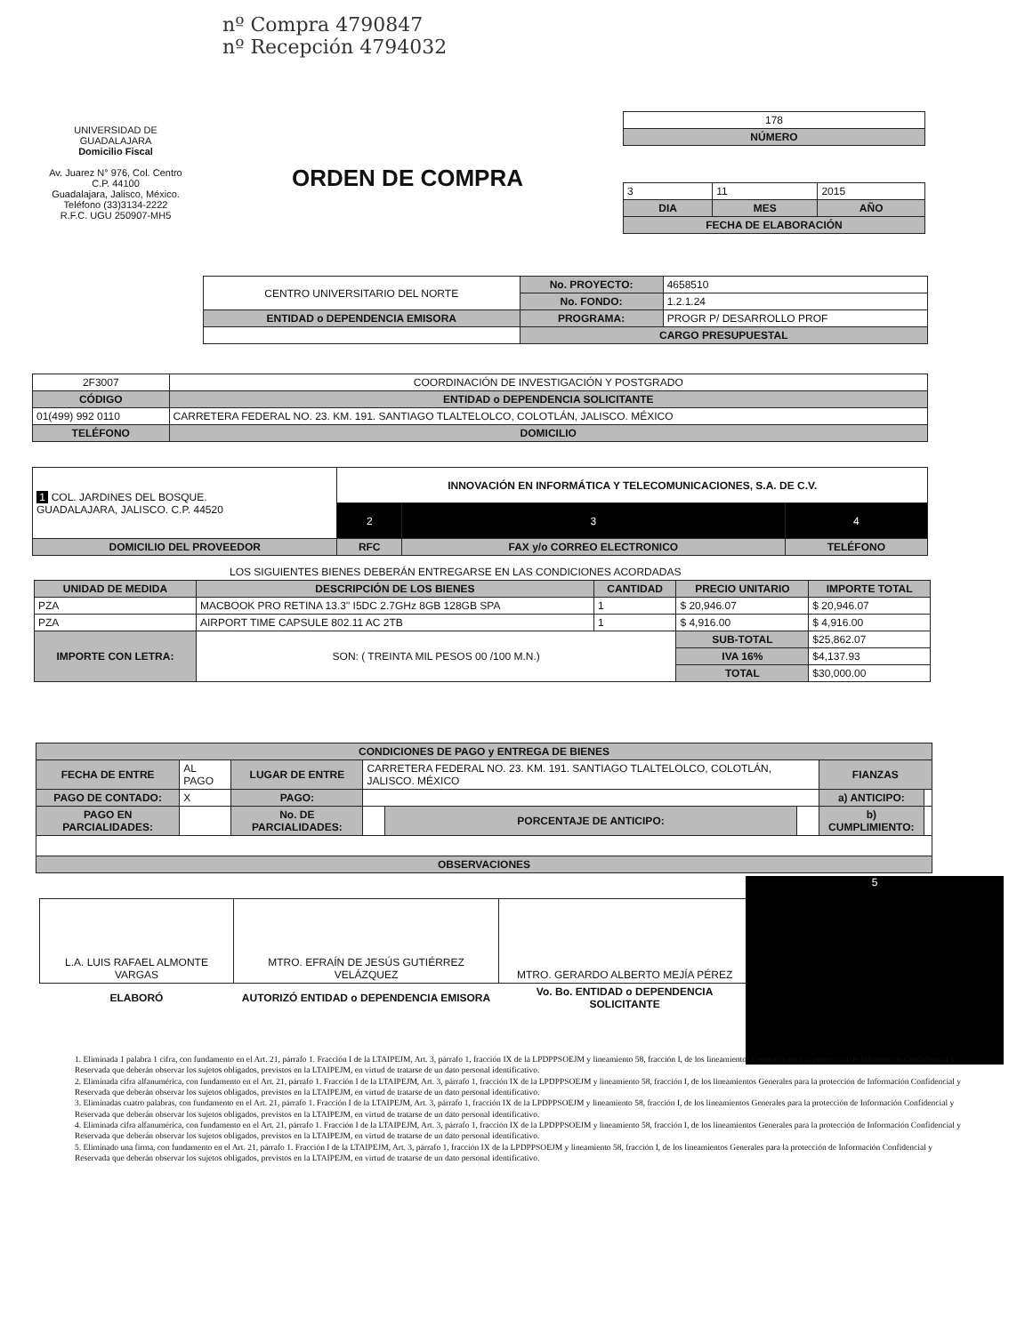nº Compra 4790847
nº Recepción 4794032
UNIVERSIDAD DE GUADALAJARA
Domicilio Fiscal
Av. Juarez N° 976, Col. Centro
C.P. 44100
Guadalajara, Jalisco, México.
Teléfono (33)3134-2222
R.F.C. UGU 250907-MH5
ORDEN DE COMPRA
| 178 |
| NÚMERO |
| 3 | 11 | 2015 |
| DIA | MES | AÑO |
| FECHA DE ELABORACIÓN | | |
| CENTRO UNIVERSITARIO DEL NORTE | No. PROYECTO: | 4658510 |
| | No. FONDO: | 1.2.1.24 |
| ENTIDAD o DEPENDENCIA EMISORA | PROGRAMA: | PROGR P/ DESARROLLO PROF |
| | CARGO PRESUPUESTAL | |
| 2F3007 | COORDINACIÓN DE INVESTIGACIÓN Y POSTGRADO |
| CÓDIGO | ENTIDAD o DEPENDENCIA SOLICITANTE |
| 01(499) 992 0110 | CARRETERA FEDERAL NO. 23. KM. 191. SANTIAGO TLALTELOLCO, COLOTLÁN, JALISCO. MÉXICO |
| TELÉFONO | DOMICILIO |
| 1 COL. JARDINES DEL BOSQUE. GUADALAJARA, JALISCO. C.P. 44520 | INNOVACIÓN EN INFORMÁTICA Y TELECOMUNICACIONES, S.A. DE C.V. | | |
| | 2 | 3 | 4 |
| DOMICILIO DEL PROVEEDOR | RFC | FAX y/o CORREO ELECTRONICO | TELÉFONO |
LOS SIGUIENTES BIENES DEBERÁN ENTREGARSE EN LAS CONDICIONES ACORDADAS
| UNIDAD DE MEDIDA | DESCRIPCIÓN DE LOS BIENES | CANTIDAD | PRECIO UNITARIO | IMPORTE TOTAL |
| --- | --- | --- | --- | --- |
| PZA | MACBOOK PRO RETINA 13.3" I5DC 2.7GHz 8GB 128GB SPA | 1 | $ 20,946.07 | $ 20,946.07 |
| PZA | AIRPORT TIME CAPSULE 802.11 AC 2TB | 1 | $ 4,916.00 | $ 4,916.00 |
| IMPORTE CON LETRA: | SON: ( TREINTA MIL PESOS 00 /100 M.N.) | | SUB-TOTAL | $25,862.07 |
| | | | IVA 16% | $4,137.93 |
| | | | TOTAL | $30,000.00 |
| CONDICIONES DE PAGO y ENTREGA DE BIENES | | | | | | | |
| --- | --- | --- | --- | --- | --- | --- | --- |
| FECHA DE ENTRE | AL PAGO | LUGAR DE ENTRE | CARRETERA FEDERAL NO. 23. KM. 191. SANTIAGO TLALTELOLCO, COLOTLÁN, JALISCO. MÉXICO | | | FIANZAS | |
| PAGO DE CONTADO: | X | PAGO: | | | | a) ANTICIPO: | |
| PAGO EN PARCIALIDADES: | | No. DE PARCIALIDADES: | | PORCENTAJE DE ANTICIPO: | | b) CUMPLIMIENTO: | |
| OBSERVACIONES | | | | | | | |
| L.A. LUIS RAFAEL ALMONTE VARGAS | MTRO. EFRAÍN DE JESÚS GUTIÉRREZ VELÁZQUEZ | MTRO. GERARDO ALBERTO MEJÍA PÉREZ |
| ELABORÓ | AUTORIZÓ ENTIDAD o DEPENDENCIA EMISORA | Vo. Bo. ENTIDAD o DEPENDENCIA SOLICITANTE |
5
1. Eliminada 1 palabra 1 cifra, con fundamento en el Art. 21, párrafo 1. Fracción I de la LTAIPEJM, Art. 3, párrafo 1, fracción IX de la LPDPPSOEJM y lineamiento 58, fracción I, de los lineamientos Generales para la protección de Información Confidencial y Reservada que deberán observar los sujetos obligados, previstos en la LTAIPEJM, en virtud de tratarse de un dato personal identificativo.
2. Eliminada cifra alfanumérica, con fundamento en el Art. 21, párrafo 1. Fracción I de la LTAIPEJM, Art. 3, párrafo 1, fracción IX de la LPDPPSOEJM y lineamiento 58, fracción I, de los lineamientos Generales para la protección de Información Confidencial y Reservada que deberán observar los sujetos obligados, previstos en la LTAIPEJM, en virtud de tratarse de un dato personal identificativo.
3. Eliminadas cuatro palabras, con fundamento en el Art. 21, párrafo 1. Fracción I de la LTAIPEJM, Art. 3, párrafo 1, fracción IX de la LPDPPSOEJM y lineamiento 58, fracción I, de los lineamientos Generales para la protección de Información Confidencial y Reservada que deberán observar los sujetos obligados, previstos en la LTAIPEJM, en virtud de tratarse de un dato personal identificativo.
4. Eliminada cifra alfanumérica, con fundamento en el Art. 21, párrafo 1. Fracción I de la LTAIPEJM, Art. 3, párrafo 1, fracción IX de la LPDPPSOEJM y lineamiento 58, fracción I, de los lineamientos Generales para la protección de Información Confidencial y Reservada que deberán observar los sujetos obligados, previstos en la LTAIPEJM, en virtud de tratarse de un dato personal identificativo.
5. Eliminado una firma, con fundamento en el Art. 21, párrafo 1. Fracción I de la LTAIPEJM, Art. 3, párrafo 1, fracción IX de la LPDPPSOEJM y lineamiento 58, fracción I, de los lineamientos Generales para la protección de Información Confidencial y Reservada que deberán observar los sujetos obligados, previstos en la LTAIPEJM, en virtud de tratarse de un dato personal identificativo.